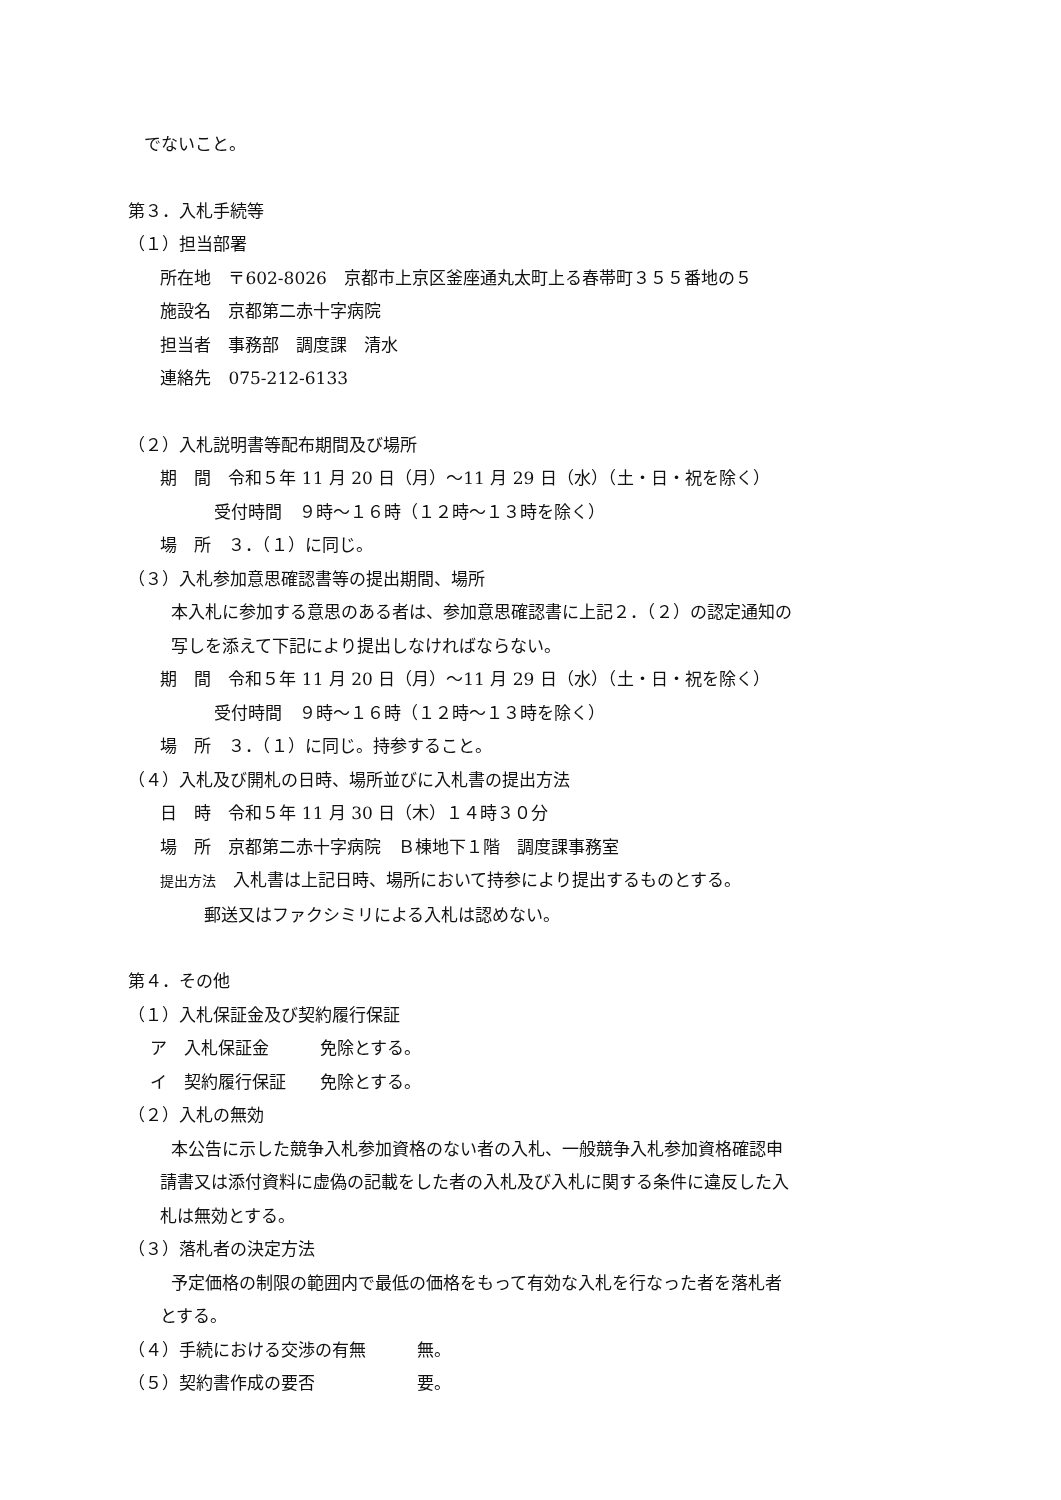でないこと。
第３．入札手続等
（１）担当部署
所在地　〒602-8026　京都市上京区釜座通丸太町上る春帯町３５５番地の５
施設名　京都第二赤十字病院
担当者　事務部　調度課　清水
連絡先　075-212-6133
（２）入札説明書等配布期間及び場所
期　間　令和５年 11 月 20 日（月）～11 月 29 日（水）（土・日・祝を除く）
受付時間　９時～１６時（１２時～１３時を除く）
場　所　３．（１）に同じ。
（３）入札参加意思確認書等の提出期間、場所
本入札に参加する意思のある者は、参加意思確認書に上記２．（２）の認定通知の
写しを添えて下記により提出しなければならない。
期　間　令和５年 11 月 20 日（月）～11 月 29 日（水）（土・日・祝を除く）
受付時間　９時～１６時（１２時～１３時を除く）
場　所　３．（１）に同じ。持参すること。
（４）入札及び開札の日時、場所並びに入札書の提出方法
日　時　令和５年 11 月 30 日（木）１４時３０分
場　所　京都第二赤十字病院　Ｂ棟地下１階　調度課事務室
提出方法　入札書は上記日時、場所において持参により提出するものとする。
郵送又はファクシミリによる入札は認めない。
第４．その他
（１）入札保証金及び契約履行保証
ア　入札保証金　　　免除とする。
イ　契約履行保証　　免除とする。
（２）入札の無効
本公告に示した競争入札参加資格のない者の入札、一般競争入札参加資格確認申
請書又は添付資料に虚偽の記載をした者の入札及び入札に関する条件に違反した入
札は無効とする。
（３）落札者の決定方法
予定価格の制限の範囲内で最低の価格をもって有効な入札を行なった者を落札者
とする。
（４）手続における交渉の有無　　　無。
（５）契約書作成の要否　　　　　　要。